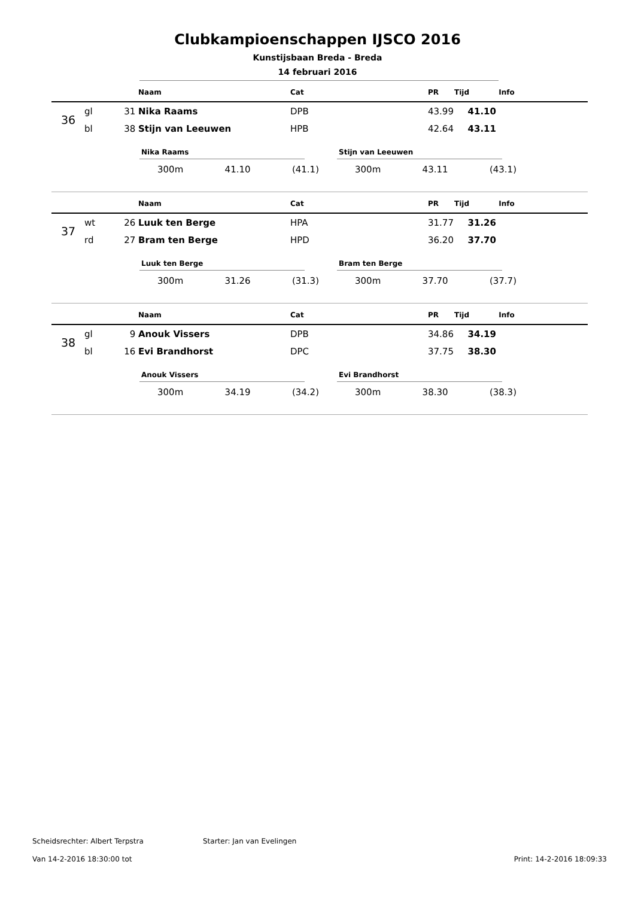Clubkampioenschappen IJSCO 2016
Kunstijsbaan Breda - Breda
14 februari 2016
| | | | Naam | Cat | PR | Tijd | Info |
| --- | --- | --- | --- | --- | --- | --- | --- |
| 36 | gl | 31 | Nika Raams | DPB | 43.99 | 41.10 | |
| | bl | 38 | Stijn van Leeuwen | HPB | 42.64 | 43.11 | |
Nika Raams
300m 41.10 (41.1)
Stijn van Leeuwen
300m 43.11 (43.1)
| | | | Naam | Cat | PR | Tijd | Info |
| --- | --- | --- | --- | --- | --- | --- | --- |
| 37 | wt | 26 | Luuk ten Berge | HPA | 31.77 | 31.26 | |
| | rd | 27 | Bram ten Berge | HPD | 36.20 | 37.70 | |
Luuk ten Berge
300m 31.26 (31.3)
Bram ten Berge
300m 37.70 (37.7)
| | | | Naam | Cat | PR | Tijd | Info |
| --- | --- | --- | --- | --- | --- | --- | --- |
| 38 | gl | 9 | Anouk Vissers | DPB | 34.86 | 34.19 | |
| | bl | 16 | Evi Brandhorst | DPC | 37.75 | 38.30 | |
Anouk Vissers
300m 34.19 (34.2)
Evi Brandhorst
300m 38.30 (38.3)
Scheidsrechter: Albert Terpstra Starter: Jan van Evelingen
Van 14-2-2016 18:30:00 tot Print: 14-2-2016 18:09:33